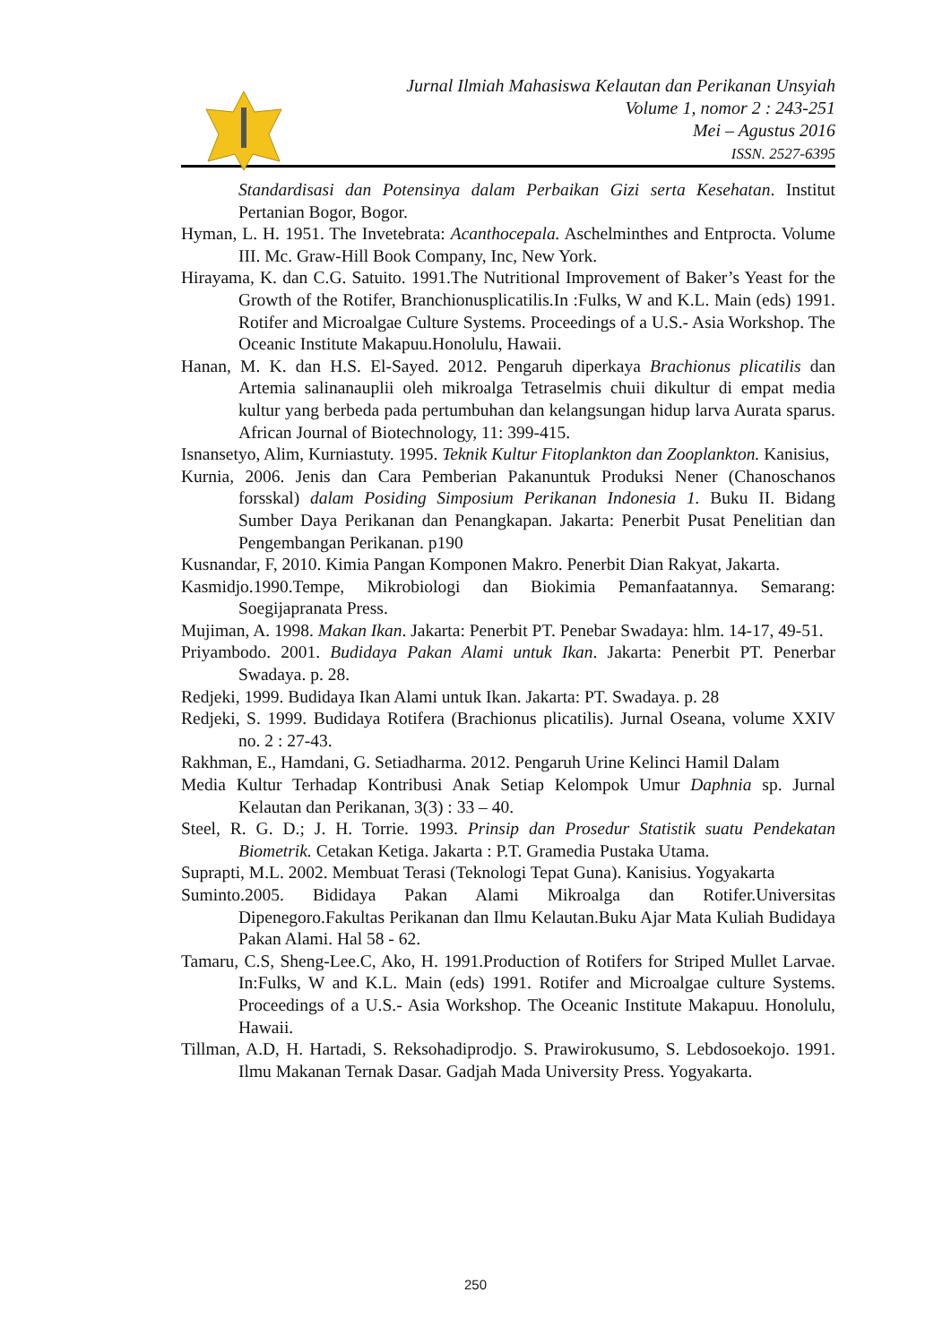Jurnal Ilmiah Mahasiswa Kelautan dan Perikanan Unsyiah
Volume 1, nomor 2 : 243-251
Mei – Agustus 2016
ISSN. 2527-6395
Standardisasi dan Potensinya dalam Perbaikan Gizi serta Kesehatan. Institut Pertanian Bogor, Bogor.
Hyman, L. H. 1951. The Invetebrata: Acanthocepala. Aschelminthes and Entprocta. Volume III. Mc. Graw-Hill Book Company, Inc, New York.
Hirayama, K. dan C.G. Satuito. 1991.The Nutritional Improvement of Baker’s Yeast for the Growth of the Rotifer, Branchionusplicatilis.In :Fulks, W and K.L. Main (eds) 1991. Rotifer and Microalgae Culture Systems. Proceedings of a U.S.- Asia Workshop. The Oceanic Institute Makapuu.Honolulu, Hawaii.
Hanan, M. K. dan H.S. El-Sayed. 2012. Pengaruh diperkaya Brachionus plicatilis dan Artemia salinanauplii oleh mikroalga Tetraselmis chuii dikultur di empat media kultur yang berbeda pada pertumbuhan dan kelangsungan hidup larva Aurata sparus. African Journal of Biotechnology, 11: 399-415.
Isnansetyo, Alim, Kurniastuty. 1995. Teknik Kultur Fitoplankton dan Zooplankton. Kanisius,
Kurnia, 2006. Jenis dan Cara Pemberian Pakanuntuk Produksi Nener (Chanoschanos forsskal) dalam Posiding Simposium Perikanan Indonesia 1. Buku II. Bidang Sumber Daya Perikanan dan Penangkapan. Jakarta: Penerbit Pusat Penelitian dan Pengembangan Perikanan. p190
Kusnandar, F, 2010. Kimia Pangan Komponen Makro. Penerbit Dian Rakyat, Jakarta.
Kasmidjo.1990.Tempe, Mikrobiologi dan Biokimia Pemanfaatannya. Semarang: Soegijapranata Press.
Mujiman, A. 1998. Makan Ikan. Jakarta: Penerbit PT. Penebar Swadaya: hlm. 14-17, 49-51.
Priyambodo. 2001. Budidaya Pakan Alami untuk Ikan. Jakarta: Penerbit PT. Penerbar Swadaya. p. 28.
Redjeki, 1999. Budidaya Ikan Alami untuk Ikan. Jakarta: PT. Swadaya. p. 28
Redjeki, S. 1999. Budidaya Rotifera (Brachionus plicatilis). Jurnal Oseana, volume XXIV no. 2 : 27-43.
Rakhman, E., Hamdani, G. Setiadharma. 2012. Pengaruh Urine Kelinci Hamil Dalam
Media Kultur Terhadap Kontribusi Anak Setiap Kelompok Umur Daphnia sp. Jurnal Kelautan dan Perikanan, 3(3) : 33 – 40.
Steel, R. G. D.; J. H. Torrie. 1993. Prinsip dan Prosedur Statistik suatu Pendekatan Biometrik. Cetakan Ketiga. Jakarta : P.T. Gramedia Pustaka Utama.
Suprapti, M.L. 2002. Membuat Terasi (Teknologi Tepat Guna). Kanisius. Yogyakarta
Suminto.2005. Bididaya Pakan Alami Mikroalga dan Rotifer.Universitas Dipenegoro.Fakultas Perikanan dan Ilmu Kelautan.Buku Ajar Mata Kuliah Budidaya Pakan Alami. Hal 58 - 62.
Tamaru, C.S, Sheng-Lee.C, Ako, H. 1991.Production of Rotifers for Striped Mullet Larvae. In:Fulks, W and K.L. Main (eds) 1991. Rotifer and Microalgae culture Systems. Proceedings of a U.S.- Asia Workshop. The Oceanic Institute Makapuu. Honolulu, Hawaii.
Tillman, A.D, H. Hartadi, S. Reksohadiprodjo. S. Prawirokusumo, S. Lebdosoekojo. 1991. Ilmu Makanan Ternak Dasar. Gadjah Mada University Press. Yogyakarta.
250